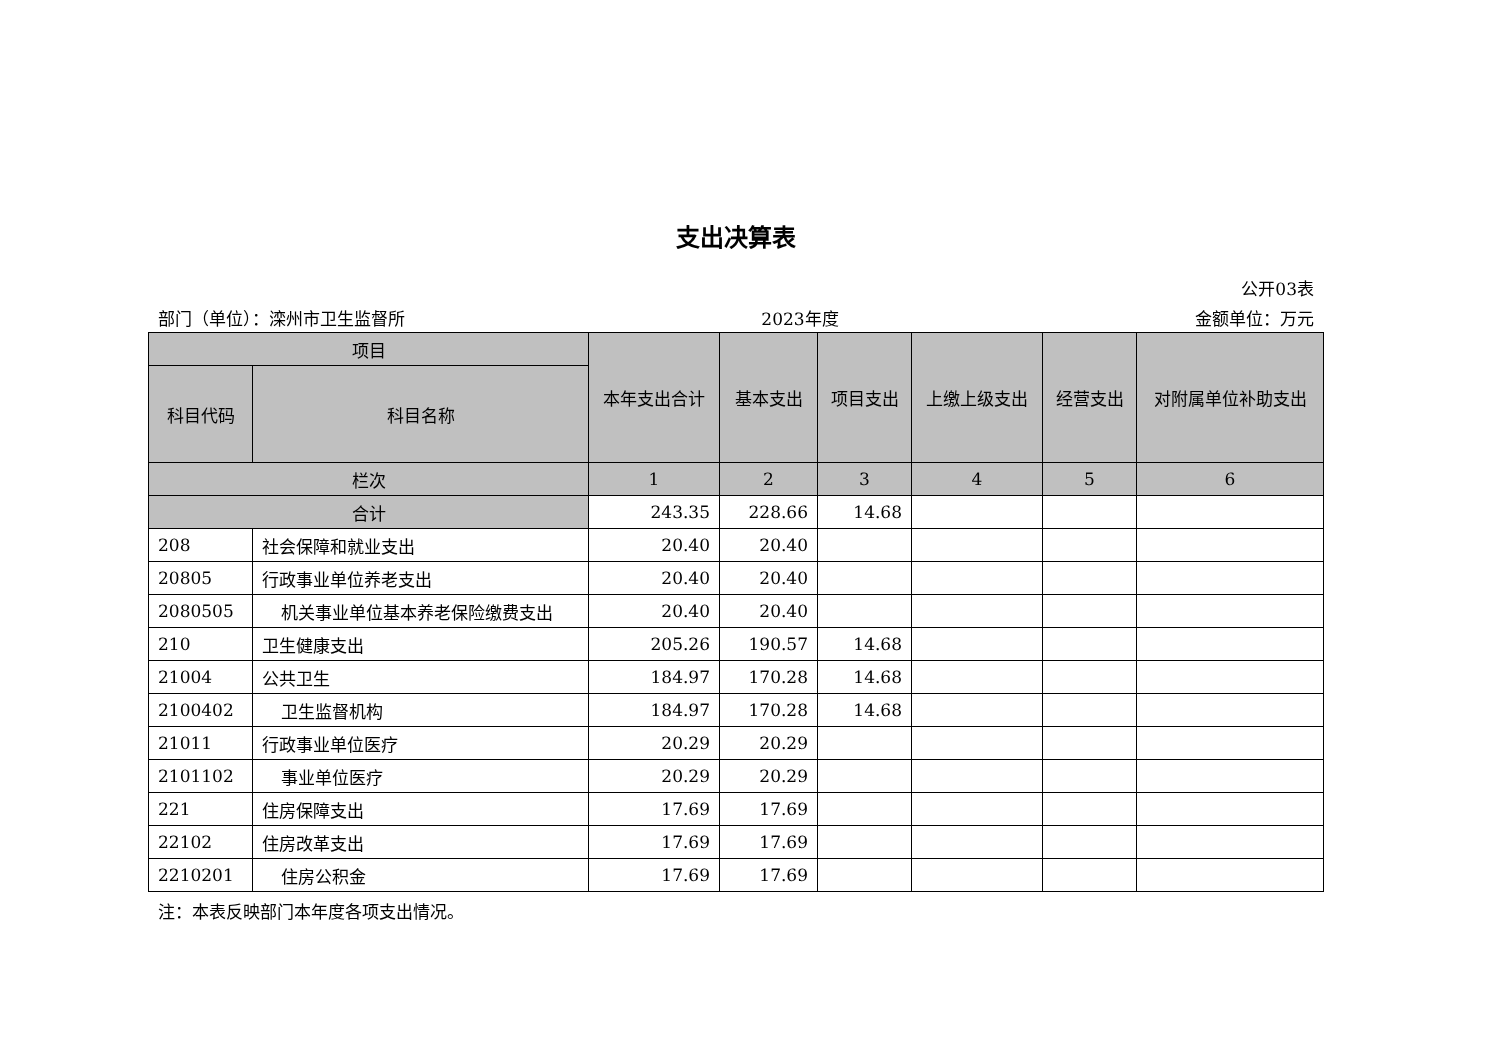支出决算表
公开03表
部门（单位）：滦州市卫生监督所 2023年度 金额单位：万元
| 项目 | | 本年支出合计 | 基本支出 | 项目支出 | 上缴上级支出 | 经营支出 | 对附属单位补助支出 |
| --- | --- | --- | --- | --- | --- | --- | --- |
| 科目代码 | 科目名称 | | | | | | |
| 栏次 | | 1 | 2 | 3 | 4 | 5 | 6 |
| 合计 | | 243.35 | 228.66 | 14.68 | | | |
| 208 | 社会保障和就业支出 | 20.40 | 20.40 | | | | |
| 20805 | 行政事业单位养老支出 | 20.40 | 20.40 | | | | |
| 2080505 | 机关事业单位基本养老保险缴费支出 | 20.40 | 20.40 | | | | |
| 210 | 卫生健康支出 | 205.26 | 190.57 | 14.68 | | | |
| 21004 | 公共卫生 | 184.97 | 170.28 | 14.68 | | | |
| 2100402 | 卫生监督机构 | 184.97 | 170.28 | 14.68 | | | |
| 21011 | 行政事业单位医疗 | 20.29 | 20.29 | | | | |
| 2101102 | 事业单位医疗 | 20.29 | 20.29 | | | | |
| 221 | 住房保障支出 | 17.69 | 17.69 | | | | |
| 22102 | 住房改革支出 | 17.69 | 17.69 | | | | |
| 2210201 | 住房公积金 | 17.69 | 17.69 | | | | |
注：本表反映部门本年度各项支出情况。